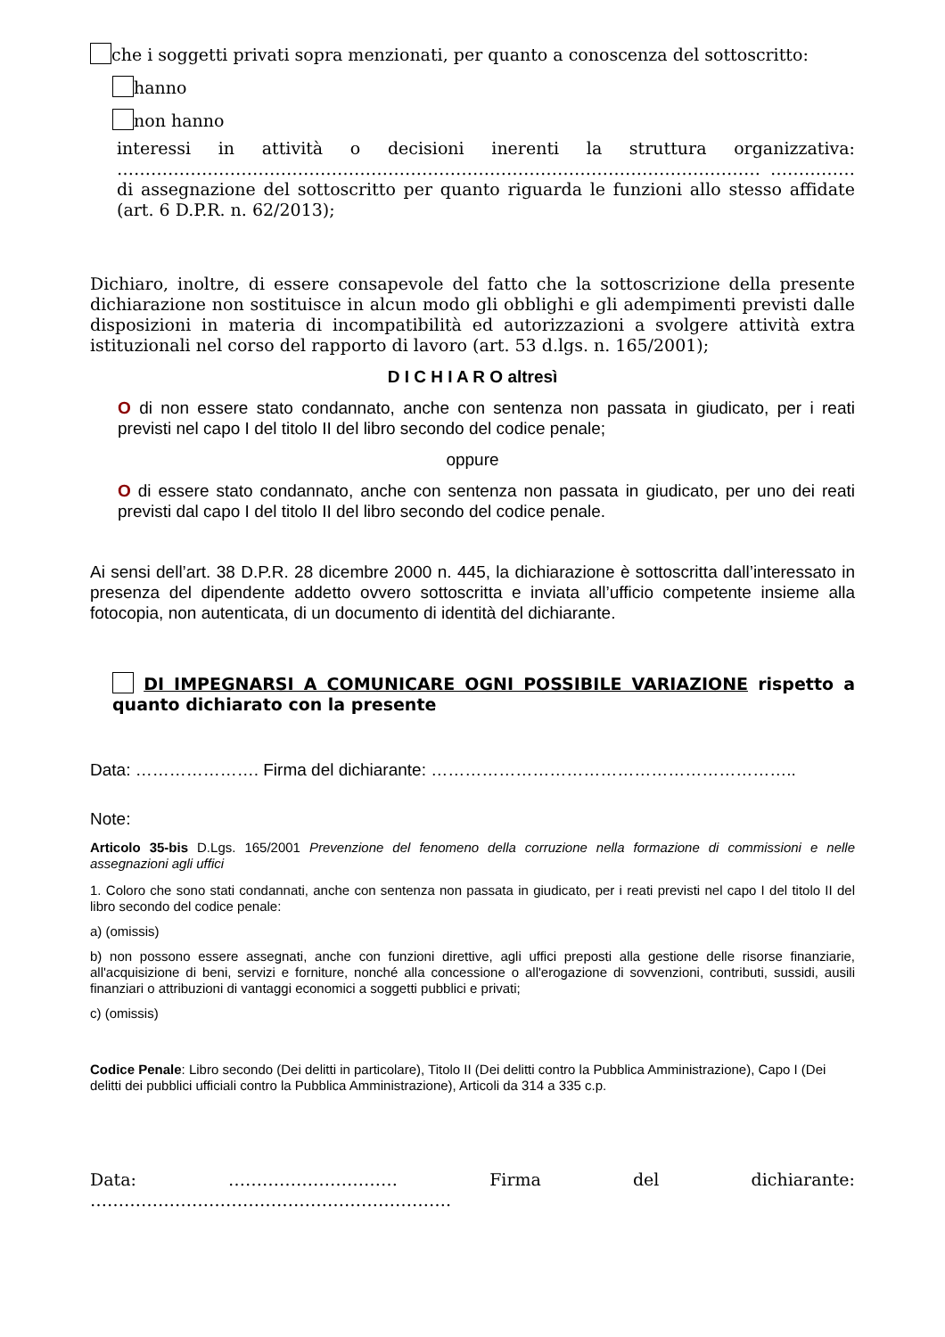che i soggetti privati sopra menzionati, per quanto a conoscenza del sottoscritto:
hanno
non hanno
interessi in attività o decisioni inerenti la struttura organizzativa: …………………………………………………………………………………………………… ……………di assegnazione del sottoscritto per quanto riguarda le funzioni allo stesso affidate (art. 6 D.P.R. n. 62/2013);
Dichiaro, inoltre, di essere consapevole del fatto che la sottoscrizione della presente dichiarazione non sostituisce in alcun modo gli obblighi e gli adempimenti previsti dalle disposizioni in materia di incompatibilità ed autorizzazioni a svolgere attività extra istituzionali nel corso del rapporto di lavoro (art. 53 d.lgs. n. 165/2001);
D I C H I A R O altresì
O di non essere stato condannato, anche con sentenza non passata in giudicato, per i reati previsti nel capo I del titolo II del libro secondo del codice penale;
oppure
O di essere stato condannato, anche con sentenza non passata in giudicato, per uno dei reati previsti dal capo I del titolo II del libro secondo del codice penale.
Ai sensi dell’art. 38 D.P.R. 28 dicembre 2000 n. 445, la dichiarazione è sottoscritta dall’interessato in presenza del dipendente addetto ovvero sottoscritta e inviata all’ufficio competente insieme alla fotocopia, non autenticata, di un documento di identità del dichiarante.
DI IMPEGNARSI A COMUNICARE OGNI POSSIBILE VARIAZIONE rispetto a quanto dichiarato con la presente
Data: …………………. Firma del dichiarante: ………………………………………………………..
Note:
Articolo 35-bis D.Lgs. 165/2001 Prevenzione del fenomeno della corruzione nella formazione di commissioni e nelle assegnazioni agli uffici
1. Coloro che sono stati condannati, anche con sentenza non passata in giudicato, per i reati previsti nel capo I del titolo II del libro secondo del codice penale:
a) (omissis)
b) non possono essere assegnati, anche con funzioni direttive, agli uffici preposti alla gestione delle risorse finanziarie, all'acquisizione di beni, servizi e forniture, nonché alla concessione o all'erogazione di sovvenzioni, contributi, sussidi, ausili finanziari o attribuzioni di vantaggi economici a soggetti pubblici e privati;
c) (omissis)
Codice Penale: Libro secondo (Dei delitti in particolare), Titolo II (Dei delitti contro la Pubblica Amministrazione), Capo I (Dei delitti dei pubblici ufficiali contro la Pubblica Amministrazione), Articoli da 314 a 335 c.p.
Data: ………………………… Firma del dichiarante: ……………………………………………………….